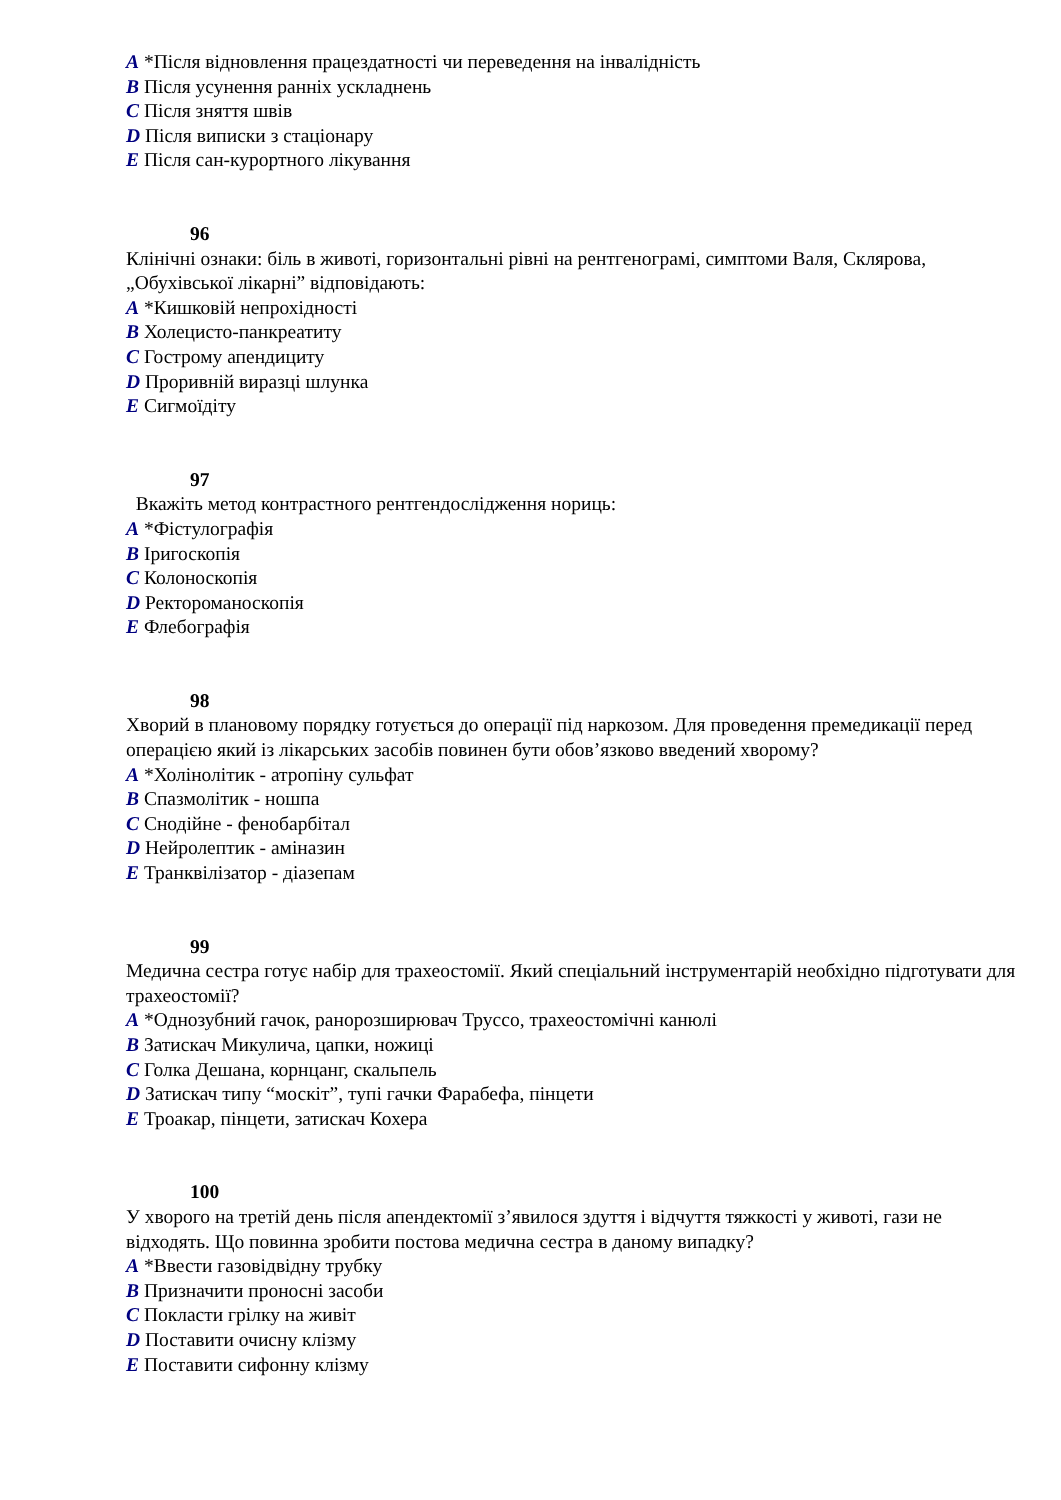A *Після відновлення працездатності чи переведення на інвалідність
B Після усунення ранніх ускладнень
C Після зняття швів
D Після виписки з стаціонару
E Після сан-курортного лікування
96
Клінічні ознаки: біль в животі, горизонтальні рівні на рентгенограмі, симптоми Валя, Склярова, „Обухівської лікарні” відповідають:
A *Кишковій непрохідності
B Холецисто-панкреатиту
C Гострому апендициту
D Проривній виразці шлунка
E Сигмоїдіту
97
Вкажіть метод контрастного рентгендослідження нориць:
A *Фістулографія
B Іригоскопія
C Колоноскопія
D Ректороманоскопія
E Флебографія
98
Хворий в плановому порядку готується до операції під наркозом. Для проведення премедикації перед операцією який із лікарських засобів повинен бути обов’язково введений хворому?
A *Холінолітик - атропіну сульфат
B Спазмолітик - ношпа
C Снодійне - фенобарбітал
D Нейролептик - аміназин
E Транквілізатор - діазепам
99
Медична сестра готує набір для трахеостомії. Який спеціальний інструментарій необхідно підготувати для трахеостомії?
A *Однозубний гачок, ранорозширювач Труссо, трахеостомічні канюлі
B Затискач Микулича, цапки, ножиці
C Голка Дешана, корнцанг, скальпель
D Затискач типу “москіт”, тупі гачки Фарабефа, пінцети
E Троакар, пінцети, затискач Кохера
100
У хворого на третій день після апендектомії з’явилося здуття і відчуття тяжкості у животі, гази не відходять. Що повинна зробити постова медична сестра в даному випадку?
A *Ввести газовідвідну трубку
B Призначити проносні засоби
C Покласти грілку на живіт
D Поставити очисну клізму
E Поставити сифонну клізму